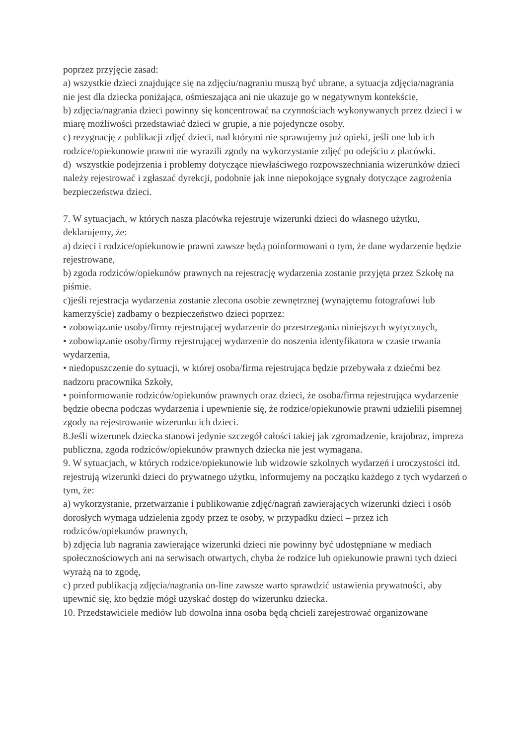poprzez przyjęcie zasad:
a) wszystkie dzieci znajdujące się na zdjęciu/nagraniu muszą być ubrane, a sytuacja zdjęcia/nagrania nie jest dla dziecka poniżająca, ośmieszająca ani nie ukazuje go w negatywnym kontekście,
b) zdjęcia/nagrania dzieci powinny się koncentrować na czynnościach wykonywanych przez dzieci i w miarę możliwości przedstawiać dzieci w grupie, a nie pojedyncze osoby.
c) rezygnację z publikacji zdjęć dzieci, nad którymi nie sprawujemy już opieki, jeśli one lub ich rodzice/opiekunowie prawni nie wyrazili zgody na wykorzystanie zdjęć po odejściu z placówki.
d) wszystkie podejrzenia i problemy dotyczące niewłaściwego rozpowszechniania wizerunków dzieci należy rejestrować i zgłaszać dyrekcji, podobnie jak inne niepokojące sygnały dotyczące zagrożenia bezpieczeństwa dzieci.
7. W sytuacjach, w których nasza placówka rejestruje wizerunki dzieci do własnego użytku, deklarujemy, że:
a) dzieci i rodzice/opiekunowie prawni zawsze będą poinformowani o tym, że dane wydarzenie będzie rejestrowane,
b) zgoda rodziców/opiekunów prawnych na rejestrację wydarzenia zostanie przyjęta przez Szkołę na piśmie.
c)jeśli rejestracja wydarzenia zostanie zlecona osobie zewnętrznej (wynajętemu fotografowi lub kamerzyście) zadbamy o bezpieczeństwo dzieci poprzez:
• zobowiązanie osoby/firmy rejestrującej wydarzenie do przestrzegania niniejszych wytycznych,
• zobowiązanie osoby/firmy rejestrującej wydarzenie do noszenia identyfikatora w czasie trwania wydarzenia,
• niedopuszczenie do sytuacji, w której osoba/firma rejestrująca będzie przebywała z dziećmi bez nadzoru pracownika Szkoły,
• poinformowanie rodziców/opiekunów prawnych oraz dzieci, że osoba/firma rejestrująca wydarzenie będzie obecna podczas wydarzenia i upewnienie się, że rodzice/opiekunowie prawni udzielili pisemnej zgody na rejestrowanie wizerunku ich dzieci.
8.Jeśli wizerunek dziecka stanowi jedynie szczegół całości takiej jak zgromadzenie, krajobraz, impreza publiczna, zgoda rodziców/opiekunów prawnych dziecka nie jest wymagana.
9. W sytuacjach, w których rodzice/opiekunowie lub widzowie szkolnych wydarzeń i uroczystości itd. rejestrują wizerunki dzieci do prywatnego użytku, informujemy na początku każdego z tych wydarzeń o tym, że:
a) wykorzystanie, przetwarzanie i publikowanie zdjęć/nagrań zawierających wizerunki dzieci i osób dorosłych wymaga udzielenia zgody przez te osoby, w przypadku dzieci – przez ich rodziców/opiekunów prawnych,
b) zdjęcia lub nagrania zawierające wizerunki dzieci nie powinny być udostępniane w mediach społecznościowych ani na serwisach otwartych, chyba że rodzice lub opiekunowie prawni tych dzieci wyrażą na to zgodę,
c) przed publikacją zdjęcia/nagrania on-line zawsze warto sprawdzić ustawienia prywatności, aby upewnić się, kto będzie mógł uzyskać dostęp do wizerunku dziecka.
10. Przedstawiciele mediów lub dowolna inna osoba będą chcieli zarejestrować organizowane